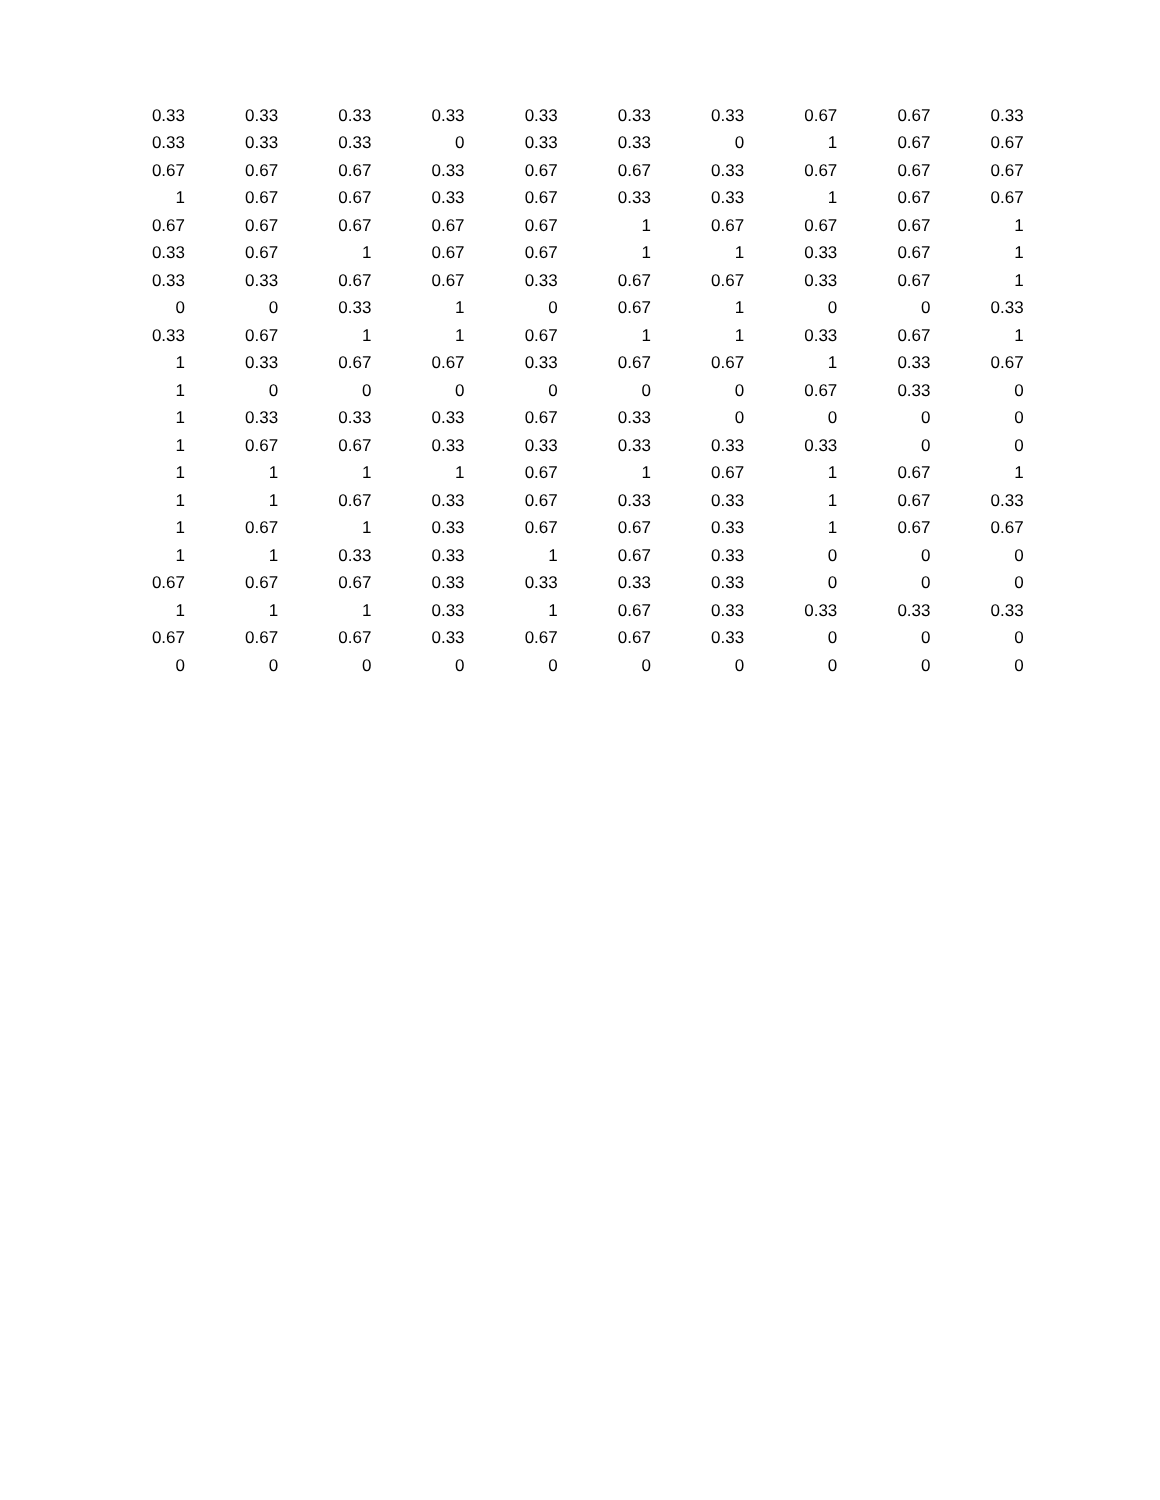| 0.33 | 0.33 | 0.33 | 0.33 | 0.33 | 0.33 | 0.33 | 0.67 | 0.67 | 0.33 |
| 0.33 | 0.33 | 0.33 | 0 | 0.33 | 0.33 | 0 | 1 | 0.67 | 0.67 |
| 0.67 | 0.67 | 0.67 | 0.33 | 0.67 | 0.67 | 0.33 | 0.67 | 0.67 | 0.67 |
| 1 | 0.67 | 0.67 | 0.33 | 0.67 | 0.33 | 0.33 | 1 | 0.67 | 0.67 |
| 0.67 | 0.67 | 0.67 | 0.67 | 0.67 | 1 | 0.67 | 0.67 | 0.67 | 1 |
| 0.33 | 0.67 | 1 | 0.67 | 0.67 | 1 | 1 | 0.33 | 0.67 | 1 |
| 0.33 | 0.33 | 0.67 | 0.67 | 0.33 | 0.67 | 0.67 | 0.33 | 0.67 | 1 |
| 0 | 0 | 0.33 | 1 | 0 | 0.67 | 1 | 0 | 0 | 0.33 |
| 0.33 | 0.67 | 1 | 1 | 0.67 | 1 | 1 | 0.33 | 0.67 | 1 |
| 1 | 0.33 | 0.67 | 0.67 | 0.33 | 0.67 | 0.67 | 1 | 0.33 | 0.67 |
| 1 | 0 | 0 | 0 | 0 | 0 | 0 | 0.67 | 0.33 | 0 |
| 1 | 0.33 | 0.33 | 0.33 | 0.67 | 0.33 | 0 | 0 | 0 | 0 |
| 1 | 0.67 | 0.67 | 0.33 | 0.33 | 0.33 | 0.33 | 0.33 | 0 | 0 |
| 1 | 1 | 1 | 1 | 0.67 | 1 | 0.67 | 1 | 0.67 | 1 |
| 1 | 1 | 0.67 | 0.33 | 0.67 | 0.33 | 0.33 | 1 | 0.67 | 0.33 |
| 1 | 0.67 | 1 | 0.33 | 0.67 | 0.67 | 0.33 | 1 | 0.67 | 0.67 |
| 1 | 1 | 0.33 | 0.33 | 1 | 0.67 | 0.33 | 0 | 0 | 0 |
| 0.67 | 0.67 | 0.67 | 0.33 | 0.33 | 0.33 | 0.33 | 0 | 0 | 0 |
| 1 | 1 | 1 | 0.33 | 1 | 0.67 | 0.33 | 0.33 | 0.33 | 0.33 |
| 0.67 | 0.67 | 0.67 | 0.33 | 0.67 | 0.67 | 0.33 | 0 | 0 | 0 |
| 0 | 0 | 0 | 0 | 0 | 0 | 0 | 0 | 0 | 0 |